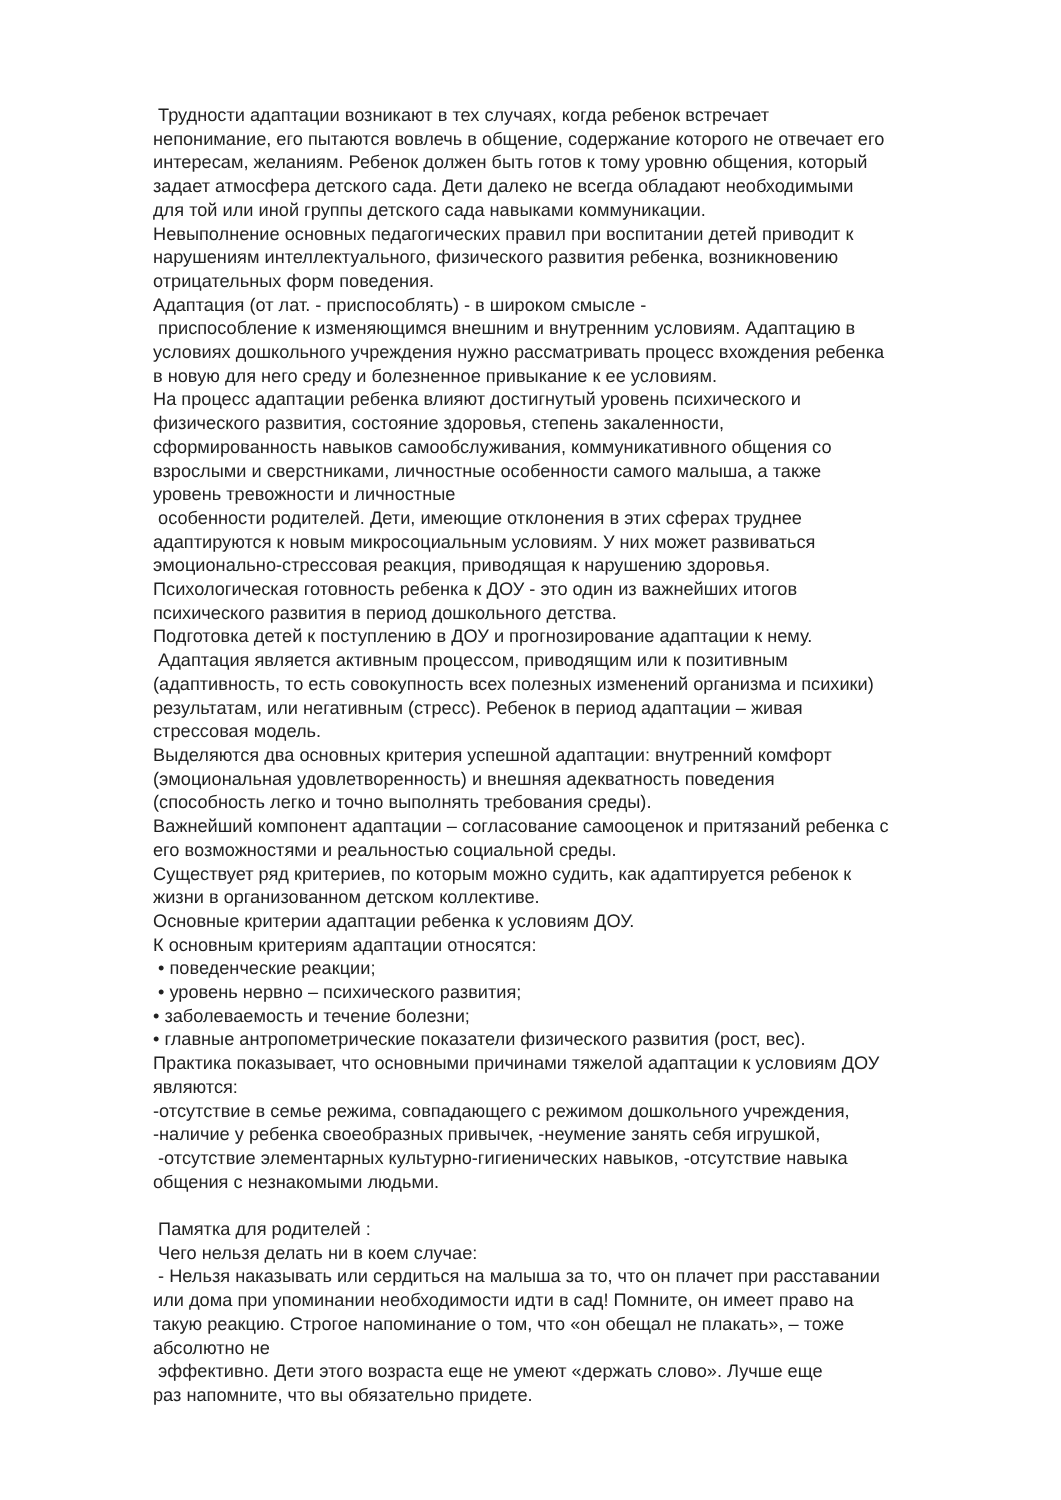Трудности адаптации возникают в тех случаях, когда ребенок встречает
непонимание, его пытаются вовлечь в общение, содержание которого не отвечает его
интересам, желаниям. Ребенок должен быть готов к тому уровню общения, который
задает атмосфера детского сада. Дети далеко не всегда обладают необходимыми
для той или иной группы детского сада навыками коммуникации.
Невыполнение основных педагогических правил при воспитании детей приводит к
нарушениям интеллектуального, физического развития ребенка, возникновению
отрицательных форм поведения.
Адаптация (от лат. - приспособлять) - в широком смысле -
приспособление к изменяющимся внешним и внутренним условиям. Адаптацию в
условиях дошкольного учреждения нужно рассматривать процесс вхождения ребенка
в новую для него среду и болезненное привыкание к ее условиям.
На процесс адаптации ребенка влияют достигнутый уровень психического и
физического развития, состояние здоровья, степень закаленности,
сформированность навыков самообслуживания, коммуникативного общения со
взрослыми и сверстниками, личностные особенности самого малыша, а также
уровень тревожности и личностные
особенности родителей. Дети, имеющие отклонения в этих сферах труднее
адаптируются к новым микросоциальным условиям. У них может развиваться
эмоционально-стрессовая реакция, приводящая к нарушению здоровья.
Психологическая готовность ребенка к ДОУ - это один из важнейших итогов
психического развития в период дошкольного детства.
Подготовка детей к поступлению в ДОУ и прогнозирование адаптации к нему.
Адаптация является активным процессом, приводящим или к позитивным
(адаптивность, то есть совокупность всех полезных изменений организма и психики)
результатам, или негативным (стресс). Ребенок в период адаптации – живая
стрессовая модель.
Выделяются два основных критерия успешной адаптации: внутренний комфорт
(эмоциональная удовлетворенность) и внешняя адекватность поведения
(способность легко и точно выполнять требования среды).
Важнейший компонент адаптации – согласование самооценок и притязаний ребенка с
его возможностями и реальностью социальной среды.
Существует ряд критериев, по которым можно судить, как адаптируется ребенок к
жизни в организованном детском коллективе.
Основные критерии адаптации ребенка к условиям ДОУ.
К основным критериям адаптации относятся:
• поведенческие реакции;
• уровень нервно – психического развития;
• заболеваемость и течение болезни;
• главные антропометрические показатели физического развития (рост, вес).
Практика показывает, что основными причинами тяжелой адаптации к условиям ДОУ
являются:
-отсутствие в семье режима, совпадающего с режимом дошкольного учреждения,
-наличие у ребенка своеобразных привычек, -неумение занять себя игрушкой,
-отсутствие элементарных культурно-гигиенических навыков, -отсутствие навыка
общения с незнакомыми людьми.
Памятка для родителей :
Чего нельзя делать ни в коем случае:
- Нельзя наказывать или сердиться на малыша за то, что он плачет при расставании
или дома при упоминании необходимости идти в сад! Помните, он имеет право на
такую реакцию. Строгое напоминание о том, что «он обещал не плакать», – тоже
абсолютно не
эффективно. Дети этого возраста еще не умеют «держать слово». Лучше еще
раз напомните, что вы обязательно придете.